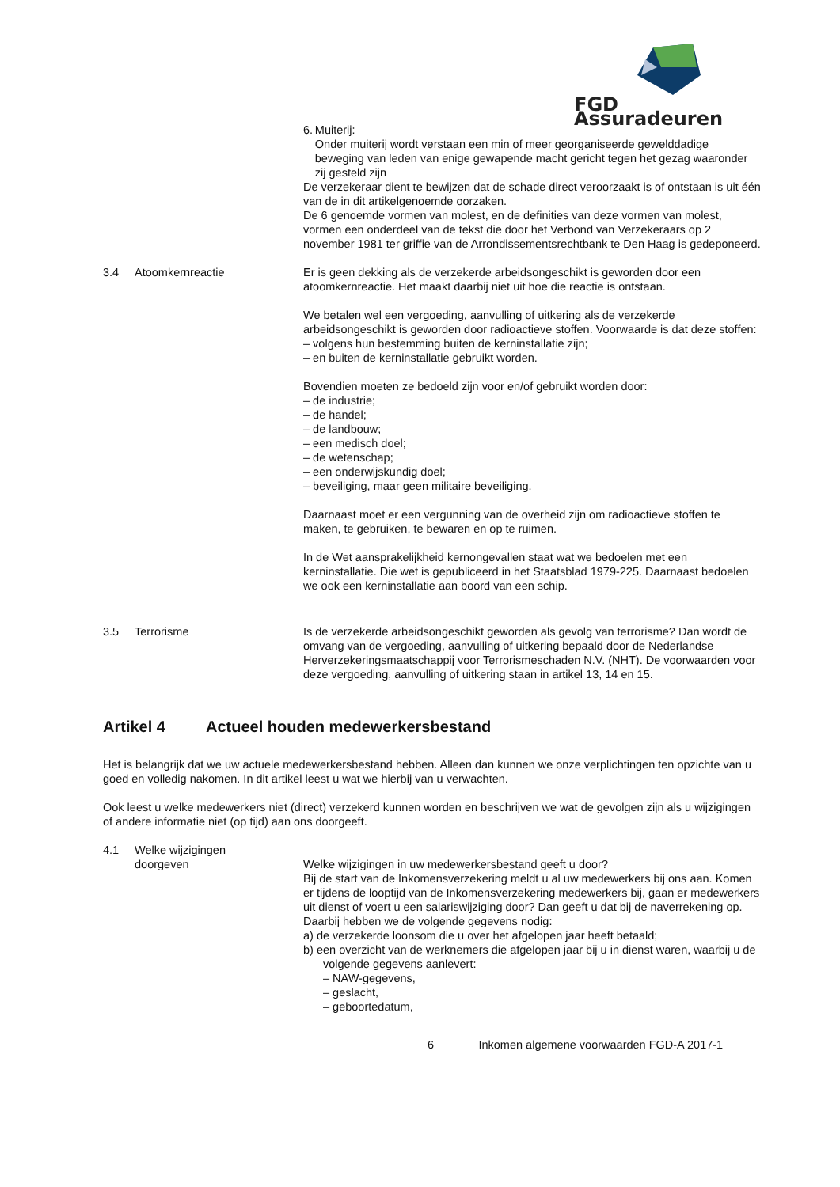FGD Assuradeuren
6. Muiterij:
Onder muiterij wordt verstaan een min of meer georganiseerde gewelddadige beweging van leden van enige gewapende macht gericht tegen het gezag waaronder zij gesteld zijn
De verzekeraar dient te bewijzen dat de schade direct veroorzaakt is of ontstaan is uit één van de in dit artikelgenoemde oorzaken.
De 6 genoemde vormen van molest, en de definities van deze vormen van molest, vormen een onderdeel van de tekst die door het Verbond van Verzekeraars op 2 november 1981 ter griffie van de Arrondissementsrechtbank te Den Haag is gedeponeerd.
3.4 Atoomkernreactie Er is geen dekking als de verzekerde arbeidsongeschikt is geworden door een atoomkernreactie. Het maakt daarbij niet uit hoe die reactie is ontstaan.
We betalen wel een vergoeding, aanvulling of uitkering als de verzekerde arbeidsongeschikt is geworden door radioactieve stoffen. Voorwaarde is dat deze stoffen:
– volgens hun bestemming buiten de kerninstallatie zijn;
– en buiten de kerninstallatie gebruikt worden.
Bovendien moeten ze bedoeld zijn voor en/of gebruikt worden door:
– de industrie;
– de handel;
– de landbouw;
– een medisch doel;
– de wetenschap;
– een onderwijskundig doel;
– beveiliging, maar geen militaire beveiliging.
Daarnaast moet er een vergunning van de overheid zijn om radioactieve stoffen te maken, te gebruiken, te bewaren en op te ruimen.
In de Wet aansprakelijkheid kernongevallen staat wat we bedoelen met een kerninstallatie. Die wet is gepubliceerd in het Staatsblad 1979-225. Daarnaast bedoelen we ook een kerninstallatie aan boord van een schip.
3.5 Terrorisme Is de verzekerde arbeidsongeschikt geworden als gevolg van terrorisme? Dan wordt de omvang van de vergoeding, aanvulling of uitkering bepaald door de Nederlandse Herverzekeringsmaatschappij voor Terrorismeschaden N.V. (NHT). De voorwaarden voor deze vergoeding, aanvulling of uitkering staan in artikel 13, 14 en 15.
Artikel 4 Actueel houden medewerkersbestand
Het is belangrijk dat we uw actuele medewerkersbestand hebben. Alleen dan kunnen we onze verplichtingen ten opzichte van u goed en volledig nakomen. In dit artikel leest u wat we hierbij van u verwachten.
Ook leest u welke medewerkers niet (direct) verzekerd kunnen worden en beschrijven we wat de gevolgen zijn als u wijzigingen of andere informatie niet (op tijd) aan ons doorgeeft.
4.1 Welke wijzigingen
doorgeven
Welke wijzigingen in uw medewerkersbestand geeft u door?
Bij de start van de Inkomensverzekering meldt u al uw medewerkers bij ons aan. Komen er tijdens de looptijd van de Inkomensverzekering medewerkers bij, gaan er medewerkers uit dienst of voert u een salariswijziging door? Dan geeft u dat bij de naverrekening op.
Daarbij hebben we de volgende gegevens nodig:
a) de verzekerde loonsom die u over het afgelopen jaar heeft betaald;
b) een overzicht van de werknemers die afgelopen jaar bij u in dienst waren, waarbij u de volgende gegevens aanlevert:
– NAW-gegevens,
– geslacht,
– geboortedatum,
6 Inkomen algemene voorwaarden FGD-A 2017-1